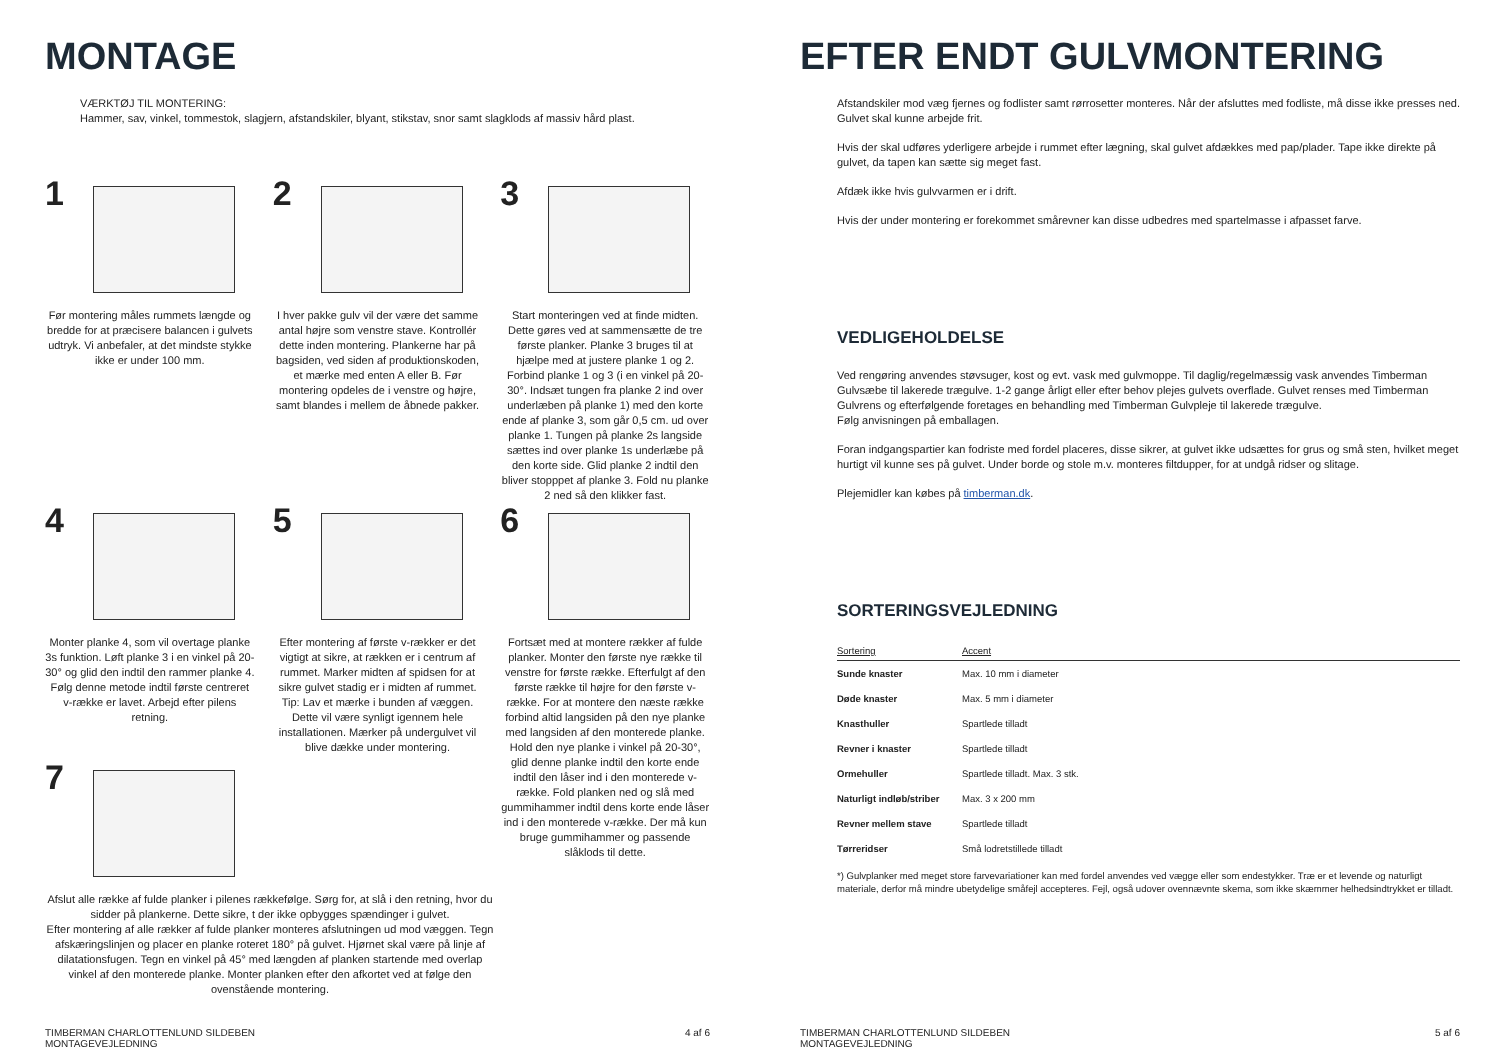MONTAGE
VÆRKTØJ TIL MONTERING:
Hammer, sav, vinkel, tommestok, slagjern, afstandskiler, blyant, stikstav, snor samt slagklods af massiv hård plast.
1
Før montering måles rummets længde og bredde for at præcisere balancen i gulvets udtryk. Vi anbefaler, at det mindste stykke ikke er under 100 mm.
2
I hver pakke gulv vil der være det samme antal højre som venstre stave. Kontrollér dette inden montering. Plankerne har på bagsiden, ved siden af produktionskoden, et mærke med enten A eller B. Før montering opdeles de i venstre og højre, samt blandes i mellem de åbnede pakker.
3
Start monteringen ved at finde midten. Dette gøres ved at sammensætte de tre første planker. Planke 3 bruges til at hjælpe med at justere planke 1 og 2. Forbind planke 1 og 3 (i en vinkel på 20-30°. Indsæt tungen fra planke 2 ind over underlæben på planke 1) med den korte ende af planke 3, som går 0,5 cm. ud over planke 1. Tungen på planke 2s langside sættes ind over planke 1s underlæbe på den korte side. Glid planke 2 indtil den bliver stopppet af planke 3. Fold nu planke 2 ned så den klikker fast.
4
Monter planke 4, som vil overtage planke 3s funktion. Løft planke 3 i en vinkel på 20-30° og glid den indtil den rammer planke 4. Følg denne metode indtil første centreret v-række er lavet. Arbejd efter pilens retning.
5
Efter montering af første v-rækker er det vigtigt at sikre, at rækken er i centrum af rummet. Marker midten af spidsen for at sikre gulvet stadig er i midten af rummet. Tip: Lav et mærke i bunden af væggen. Dette vil være synligt igennem hele installationen. Mærker på undergulvet vil blive dække under montering.
6
Fortsæt med at montere rækker af fulde planker. Monter den første nye række til venstre for første række. Efterfulgt af den første række til højre for den første v-række. For at montere den næste række forbind altid langsiden på den nye planke med langsiden af den monterede planke. Hold den nye planke i vinkel på 20-30°, glid denne planke indtil den korte ende indtil den låser ind i den monterede v-række. Fold planken ned og slå med gummihammer indtil dens korte ende låser ind i den monterede v-række. Der må kun bruge gummihammer og passende slåklods til dette.
7
Afslut alle række af fulde planker i pilenes rækkefølge. Sørg for, at slå i den retning, hvor du sidder på plankerne. Dette sikre, t der ikke opbygges spændinger i gulvet.
Efter montering af alle rækker af fulde planker monteres afslutningen ud mod væggen. Tegn afskæringslinjen og placer en planke roteret 180° på gulvet. Hjørnet skal være på linje af dilatationsfugen. Tegn en vinkel på 45° med længden af planken startende med overlap vinkel af den monterede planke. Monter planken efter den afkortet ved at følge den ovenstående montering.
TIMBERMAN CHARLOTTENLUND SILDEBEN
MONTAGEVEJLEDNING
4 af 6
EFTER ENDT GULVMONTERING
Afstandskiler mod væg fjernes og fodlister samt rørrosetter monteres. Når der afsluttes med fodliste, må disse ikke presses ned. Gulvet skal kunne arbejde frit.
Hvis der skal udføres yderligere arbejde i rummet efter lægning, skal gulvet afdækkes med pap/plader. Tape ikke direkte på gulvet, da tapen kan sætte sig meget fast.
Afdæk ikke hvis gulvvarmen er i drift.
Hvis der under montering er forekommet smårevner kan disse udbedres med spartelmasse i afpasset farve.
VEDLIGEHOLDELSE
Ved rengøring anvendes støvsuger, kost og evt. vask med gulvmoppe. Til daglig/regelmæssig vask anvendes Timberman Gulvsæbe til lakerede trægulve. 1-2 gange årligt eller efter behov plejes gulvets overflade. Gulvet renses med Timberman Gulvrens og efterfølgende foretages en behandling med Timberman Gulvpleje til lakerede trægulve.
Følg anvisningen på emballagen.
Foran indgangspartier kan fodriste med fordel placeres, disse sikrer, at gulvet ikke udsættes for grus og små sten, hvilket meget hurtigt vil kunne ses på gulvet. Under borde og stole m.v. monteres filtdupper, for at undgå ridser og slitage.
Plejemidler kan købes på timberman.dk.
SORTERINGSVEJLEDNING
| Sortering | Accent |
| --- | --- |
| Sunde knaster | Max. 10 mm i diameter |
| Døde knaster | Max. 5 mm i diameter |
| Knasthuller | Spartlede tilladt |
| Revner i knaster | Spartlede tilladt |
| Ormehuller | Spartlede tilladt. Max. 3 stk. |
| Naturligt indløb/striber | Max. 3 x 200 mm |
| Revner mellem stave | Spartlede tilladt |
| Tørreridser | Små lodretstillede tilladt |
*) Gulvplanker med meget store farvevariationer kan med fordel anvendes ved vægge eller som endestykker. Træ er et levende og naturligt materiale, derfor må mindre ubetydelige småfejl accepteres. Fejl, også udover ovennævnte skema, som ikke skæmmer helhedsindtrykket er tilladt.
TIMBERMAN CHARLOTTENLUND SILDEBEN
MONTAGEVEJLEDNING
5 af 6